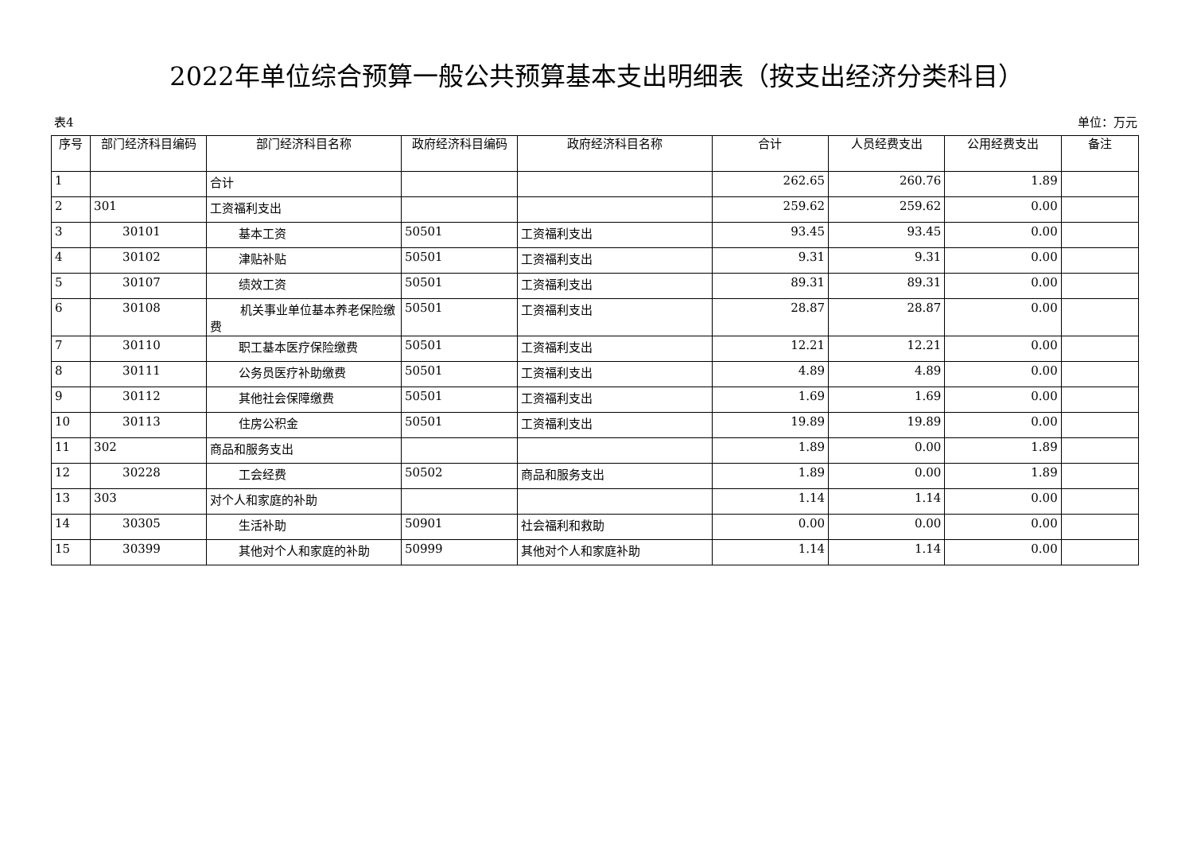2022年单位综合预算一般公共预算基本支出明细表（按支出经济分类科目）
表4 单位：万元
| 序号 | 部门经济科目编码 | 部门经济科目名称 | 政府经济科目编码 | 政府经济科目名称 | 合计 | 人员经费支出 | 公用经费支出 | 备注 |
| --- | --- | --- | --- | --- | --- | --- | --- | --- |
| 1 | | 合计 | | | 262.65 | 260.76 | 1.89 | |
| 2 | 301 | 工资福利支出 | | | 259.62 | 259.62 | 0.00 | |
| 3 | 30101 | 基本工资 | 50501 | 工资福利支出 | 93.45 | 93.45 | 0.00 | |
| 4 | 30102 | 津贴补贴 | 50501 | 工资福利支出 | 9.31 | 9.31 | 0.00 | |
| 5 | 30107 | 绩效工资 | 50501 | 工资福利支出 | 89.31 | 89.31 | 0.00 | |
| 6 | 30108 | 机关事业单位基本养老保险缴费 | 50501 | 工资福利支出 | 28.87 | 28.87 | 0.00 | |
| 7 | 30110 | 职工基本医疗保险缴费 | 50501 | 工资福利支出 | 12.21 | 12.21 | 0.00 | |
| 8 | 30111 | 公务员医疗补助缴费 | 50501 | 工资福利支出 | 4.89 | 4.89 | 0.00 | |
| 9 | 30112 | 其他社会保障缴费 | 50501 | 工资福利支出 | 1.69 | 1.69 | 0.00 | |
| 10 | 30113 | 住房公积金 | 50501 | 工资福利支出 | 19.89 | 19.89 | 0.00 | |
| 11 | 302 | 商品和服务支出 | | | 1.89 | 0.00 | 1.89 | |
| 12 | 30228 | 工会经费 | 50502 | 商品和服务支出 | 1.89 | 0.00 | 1.89 | |
| 13 | 303 | 对个人和家庭的补助 | | | 1.14 | 1.14 | 0.00 | |
| 14 | 30305 | 生活补助 | 50901 | 社会福利和救助 | 0.00 | 0.00 | 0.00 | |
| 15 | 30399 | 其他对个人和家庭的补助 | 50999 | 其他对个人和家庭补助 | 1.14 | 1.14 | 0.00 | |